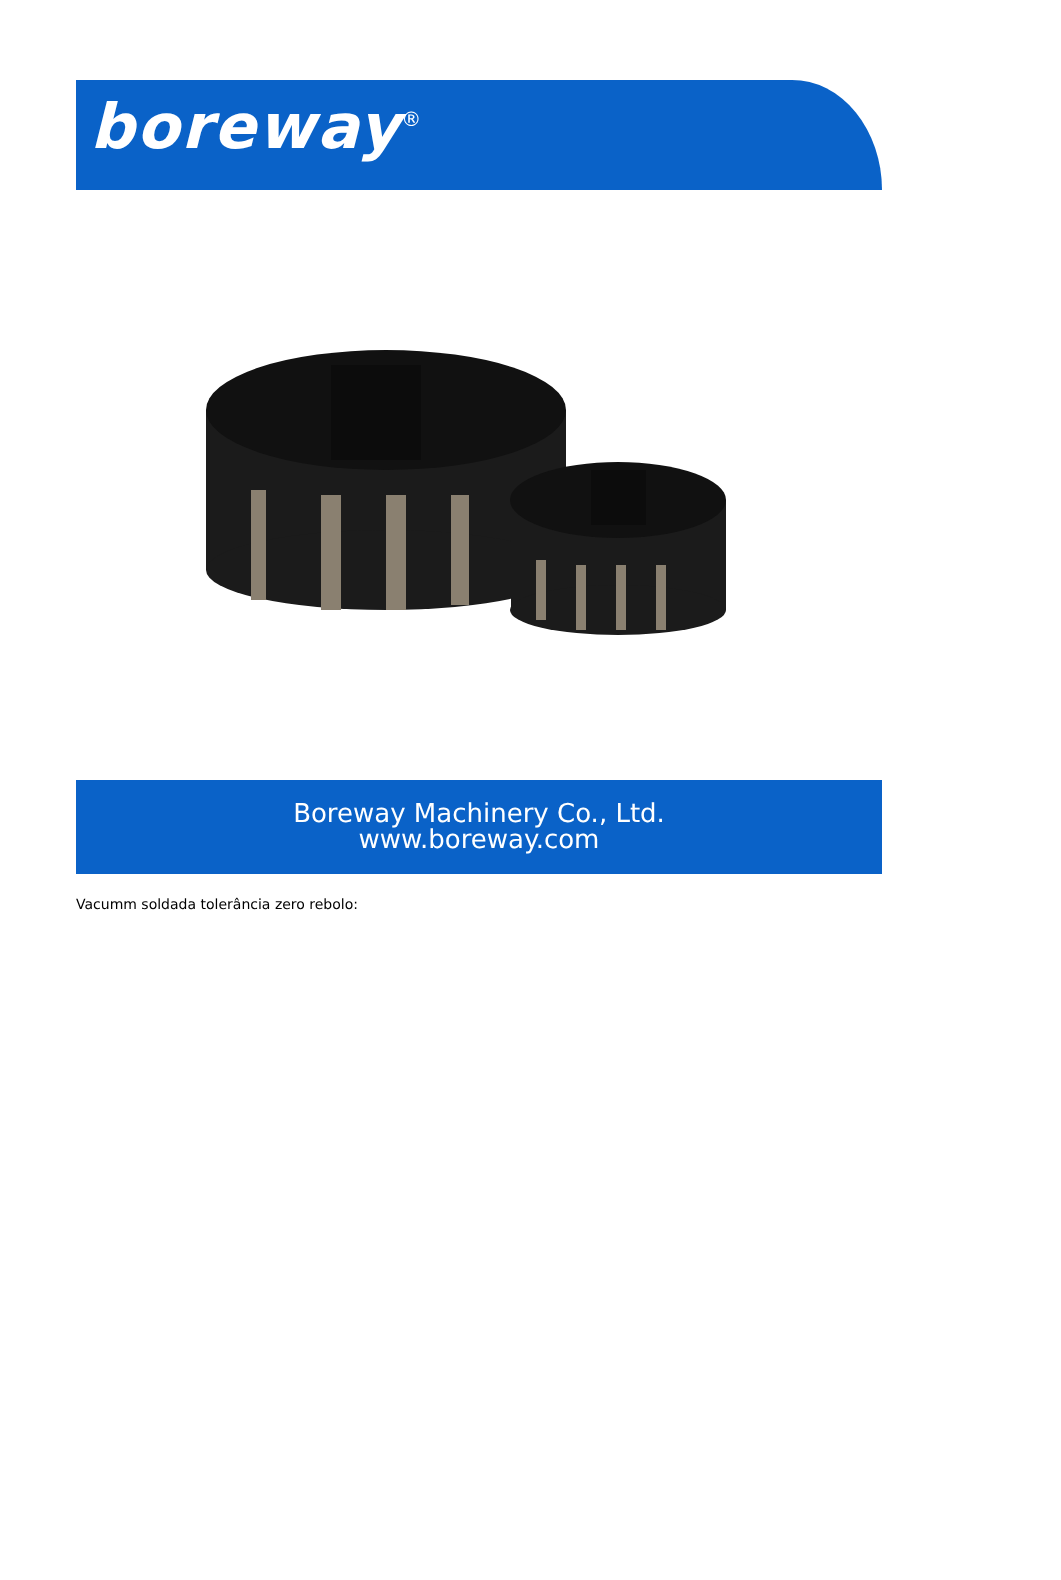boreway<sup>®</sup>
Boreway Machinery Co., Ltd.
www.boreway.com
Vacumm soldada tolerância zero rebolo: